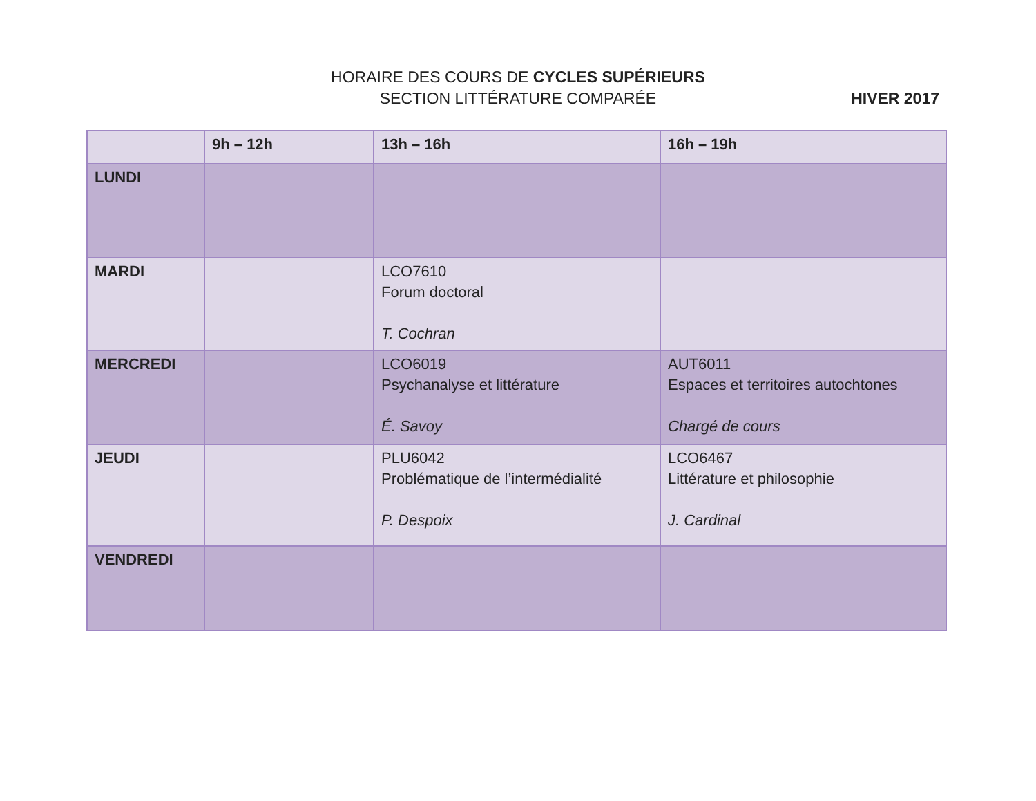HORAIRE DES COURS DE CYCLES SUPÉRIEURS
SECTION LITTÉRATURE COMPARÉE
HIVER 2017
| | 9h – 12h | 13h – 16h | 16h – 19h |
| --- | --- | --- | --- |
| LUNDI | | | |
| MARDI | | LCO7610 Forum doctoral T. Cochran | |
| MERCREDI | | LCO6019 Psychanalyse et littérature É. Savoy | AUT6011 Espaces et territoires autochtones Chargé de cours |
| JEUDI | | PLU6042 Problématique de l’intermédialité P. Despoix | LCO6467 Littérature et philosophie J. Cardinal |
| VENDREDI | | | |